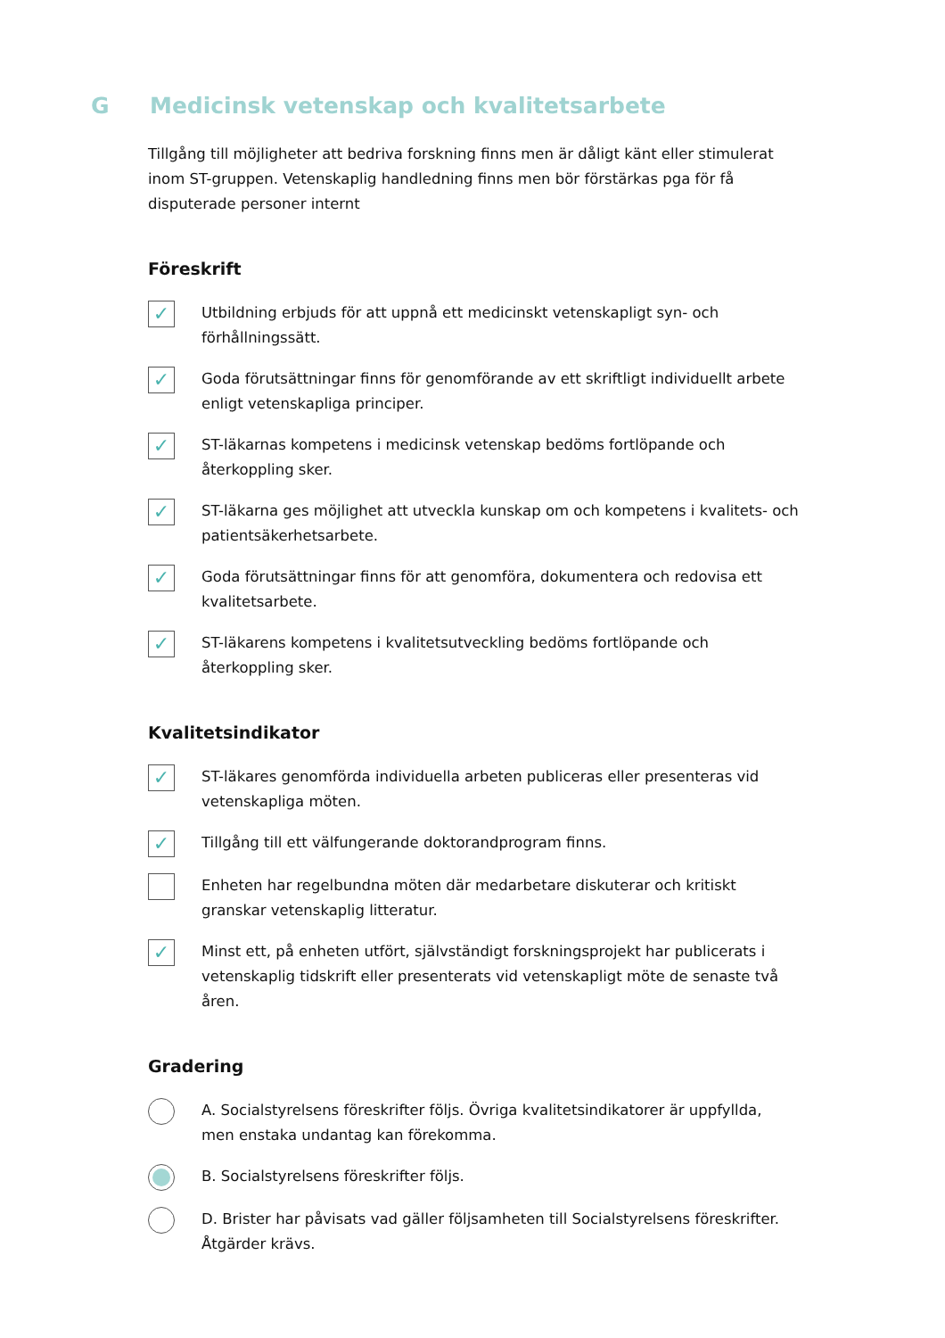G Medicinsk vetenskap och kvalitetsarbete
Tillgång till möjligheter att bedriva forskning finns men är dåligt känt eller stimulerat inom ST-gruppen. Vetenskaplig handledning finns men bör förstärkas pga för få disputerade personer internt
Föreskrift
✓
Utbildning erbjuds för att uppnå ett medicinskt vetenskapligt syn- och förhållningssätt.
✓
Goda förutsättningar finns för genomförande av ett skriftligt individuellt arbete enligt vetenskapliga principer.
✓
ST-läkarnas kompetens i medicinsk vetenskap bedöms fortlöpande och återkoppling sker.
✓
ST-läkarna ges möjlighet att utveckla kunskap om och kompetens i kvalitets- och patientsäkerhetsarbete.
✓
Goda förutsättningar finns för att genomföra, dokumentera och redovisa ett kvalitetsarbete.
✓
ST-läkarens kompetens i kvalitetsutveckling bedöms fortlöpande och återkoppling sker.
Kvalitetsindikator
✓
ST-läkares genomförda individuella arbeten publiceras eller presenteras vid vetenskapliga möten.
✓
Tillgång till ett välfungerande doktorandprogram finns.
Enheten har regelbundna möten där medarbetare diskuterar och kritiskt granskar vetenskaplig litteratur.
✓
Minst ett, på enheten utfört, självständigt forskningsprojekt har publicerats i vetenskaplig tidskrift eller presenterats vid vetenskapligt möte de senaste två åren.
Gradering
A. Socialstyrelsens föreskrifter följs. Övriga kvalitetsindikatorer är uppfyllda, men enstaka undantag kan förekomma.
B. Socialstyrelsens föreskrifter följs.
D. Brister har påvisats vad gäller följsamheten till Socialstyrelsens föreskrifter. Åtgärder krävs.